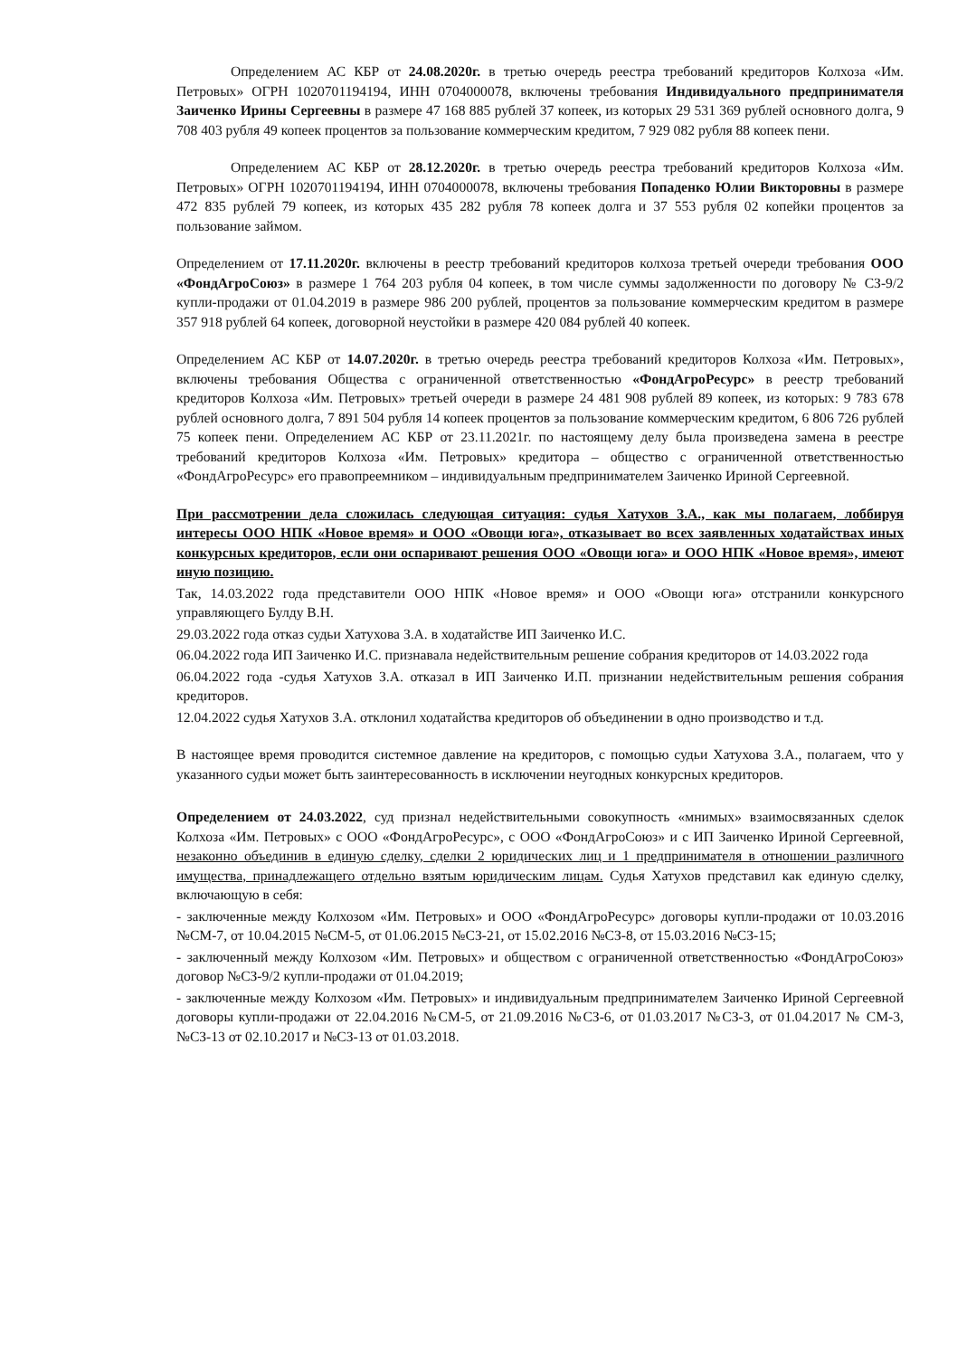Определением АС КБР от 24.08.2020г. в третью очередь реестра требований кредиторов Колхоза «Им. Петровых» ОГРН 1020701194194, ИНН 0704000078, включены требования Индивидуального предпринимателя Заиченко Ирины Сергеевны в размере 47 168 885 рублей 37 копеек, из которых 29 531 369 рублей основного долга, 9 708 403 рубля 49 копеек процентов за пользование коммерческим кредитом, 7 929 082 рубля 88 копеек пени.
Определением АС КБР от 28.12.2020г. в третью очередь реестра требований кредиторов Колхоза «Им. Петровых» ОГРН 1020701194194, ИНН 0704000078, включены требования Попаденко Юлии Викторовны в размере 472 835 рублей 79 копеек, из которых 435 282 рубля 78 копеек долга и 37 553 рубля 02 копейки процентов за пользование займом.
Определением от 17.11.2020г. включены в реестр требований кредиторов колхоза третьей очереди требования ООО «ФондАгроСоюз» в размере 1 764 203 рубля 04 копеек, в том числе суммы задолженности по договору № СЗ-9/2 купли-продажи от 01.04.2019 в размере 986 200 рублей, процентов за пользование коммерческим кредитом в размере 357 918 рублей 64 копеек, договорной неустойки в размере 420 084 рублей 40 копеек.
Определением АС КБР от 14.07.2020г. в третью очередь реестра требований кредиторов Колхоза «Им. Петровых», включены требования Общества с ограниченной ответственностью «ФондАгроРесурс» в реестр требований кредиторов Колхоза «Им. Петровых» третьей очереди в размере 24 481 908 рублей 89 копеек, из которых: 9 783 678 рублей основного долга, 7 891 504 рубля 14 копеек процентов за пользование коммерческим кредитом, 6 806 726 рублей 75 копеек пени. Определением АС КБР от 23.11.2021г. по настоящему делу была произведена замена в реестре требований кредиторов Колхоза «Им. Петровых» кредитора – общество с ограниченной ответственностью «ФондАгроРесурс» его правопреемником – индивидуальным предпринимателем Заиченко Ириной Сергеевной.
При рассмотрении дела сложилась следующая ситуация: судья Хатухов З.А., как мы полагаем, лоббируя интересы ООО НПК «Новое время» и ООО «Овощи юга», отказывает во всех заявленных ходатайствах иных конкурсных кредиторов, если они оспаривают решения ООО «Овощи юга» и ООО НПК «Новое время», имеют иную позицию.
Так, 14.03.2022 года представители ООО НПК «Новое время» и ООО «Овощи юга» отстранили конкурсного управляющего Булду В.Н.
29.03.2022 года отказ судьи Хатухова З.А. в ходатайстве ИП Заиченко И.С.
06.04.2022 года ИП Заиченко И.С. признавала недействительным решение собрания кредиторов от 14.03.2022 года
06.04.2022 года -судья Хатухов З.А. отказал в ИП Заиченко И.П. признании недействительным решения собрания кредиторов.
12.04.2022 судья Хатухов З.А. отклонил ходатайства кредиторов об объединении в одно производство и т.д.
В настоящее время проводится системное давление на кредиторов, с помощью судьи Хатухова З.А., полагаем, что у указанного судьи может быть заинтересованность в исключении неугодных конкурсных кредиторов.
Определением от 24.03.2022, суд признал недействительными совокупность «мнимых» взаимосвязанных сделок Колхоза «Им. Петровых» с ООО «ФондАгроРесурс», с ООО «ФондАгроСоюз» и с ИП Заиченко Ириной Сергеевной, незаконно объединив в единую сделку, сделки 2 юридических лиц и 1 предпринимателя в отношении различного имущества, принадлежащего отдельно взятым юридическим лицам. Судья Хатухов представил как единую сделку, включающую в себя:
- заключенные между Колхозом «Им. Петровых» и ООО «ФондАгроРесурс» договоры купли-продажи от 10.03.2016 №СМ-7, от 10.04.2015 №СМ-5, от 01.06.2015 №СЗ-21, от 15.02.2016 №СЗ-8, от 15.03.2016 №СЗ-15;
- заключенный между Колхозом «Им. Петровых» и обществом с ограниченной ответственностью «ФондАгроСоюз» договор №СЗ-9/2 купли-продажи от 01.04.2019;
- заключенные между Колхозом «Им. Петровых» и индивидуальным предпринимателем Заиченко Ириной Сергеевной договоры купли-продажи от 22.04.2016 №СМ-5, от 21.09.2016 №СЗ-6, от 01.03.2017 №СЗ-3, от 01.04.2017 № СМ-3, №СЗ-13 от 02.10.2017 и №СЗ-13 от 01.03.2018.